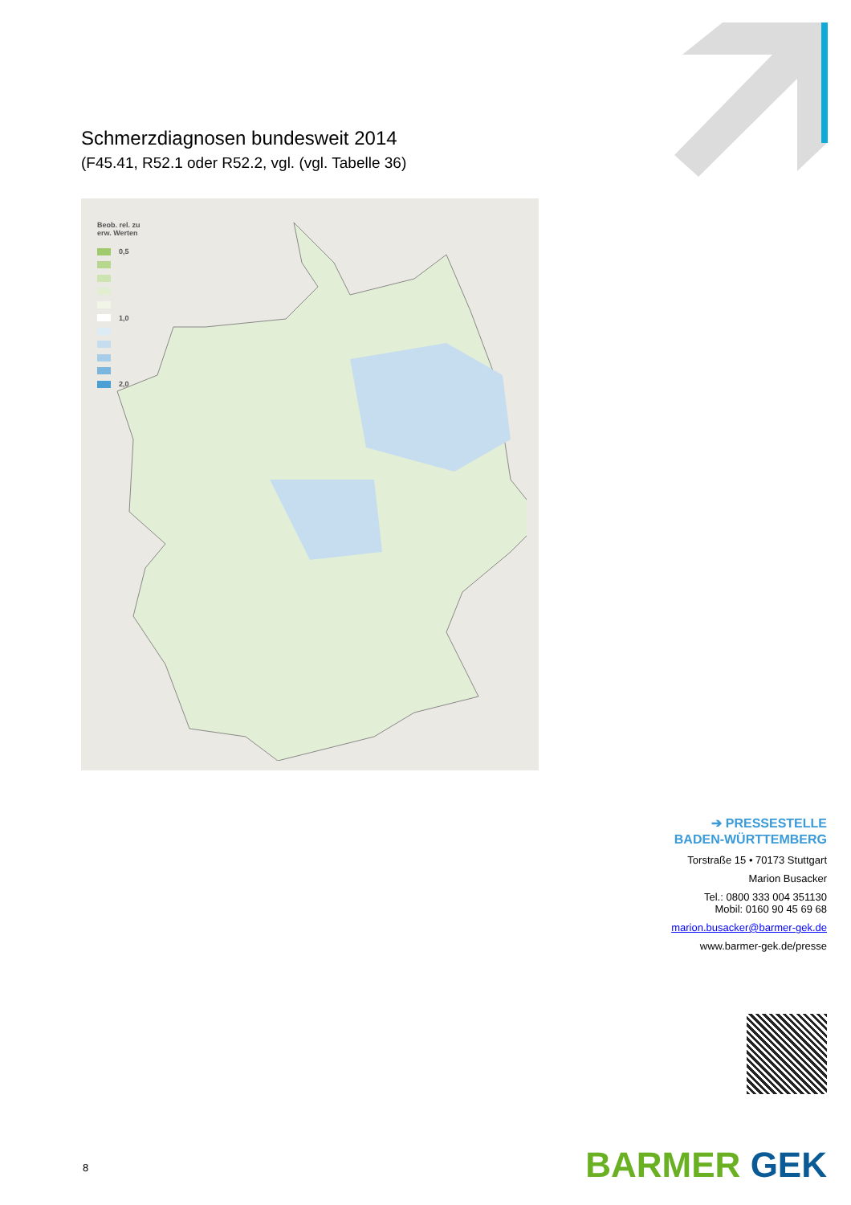Schmerzdiagnosen bundesweit 2014
(F45.41, R52.1 oder R52.2, vgl. (vgl. Tabelle 36)
Beob. rel. zu
erw. Werten
0,5
1,0
2,0
➔ PRESSESTELLE
BADEN-WÜRTTEMBERG
Torstraße 15 • 70173 Stuttgart
Marion Busacker
Tel.: 0800 333 004 351130
Mobil: 0160 90 45 69 68
marion.busacker@barmer-gek.de
www.barmer-gek.de/presse
BARMER GEK 8